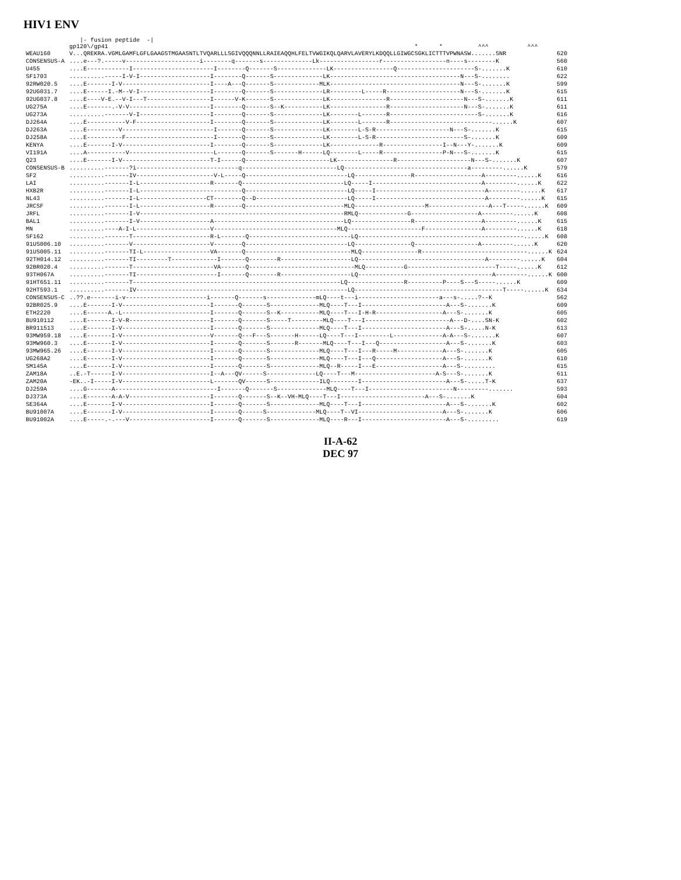HIV1 ENV
|- fusion peptide -| gp120\/gp41 * * ^^^ ^^^
| WEAU160 | V...QREKRA.VGMLGAMFLGFLGAAGSTMGAASNTLTVQARLLLSGIVQQQNNLLRAIEAQQHLFELTVWGIKQLQARVLAVERYLKDQQLLGIWGCSGKLICTTTVPWNASW.......SNR | 620 |
| CONSENSUS-A | ....e---?.-----v---------------------i--------q-------s--------------Lk-----------------r------------------n----s--------K | 560 |
| U455 | ....E------------I-----------------------I--------Q-------S--------------LK-----------------Q----------------------S-.......K | 610 |
| SF1703 | ..........-----I-V-I--------------------I--------Q-------S--------------LK-------------------------------------N---S-........ | 622 |
| 92RW020.5 | ....E-------I-V-------------------------I----A---Q-------S-------------MLK-------------------------------------N---S-.......K | 599 |
| 92UG031.7 | ....E------I.-M--V-I--------------------I--------Q-------S--------------LR---------L-----R---------------------N---S-.......K | 615 |
| 92UG037.8 | ....E----V-E.--V-I---T------------------I------V-K-------S--------------LK----------------R---------------------N---S-.......K | 611 |
| UG275A | ....E-------.-V-V-----------------------I--------Q-------S--K-----------LK----------------R---------------------N---S-.......K | 611 |
| UG273A | ..........-------V-I--------------------I--------Q-------S--------------LK--------L-------R-------------------------S-.......K | 616 |
| DJ264A | ....E-----------V-F---------------------I--------Q-------S--------------LK--------L-------R-----------------------------......K | 607 |
| DJ263A | ....E---------V--------------------------I-------Q-------S--------------LK--------L-S-R---------------------N---S-.......K | 615 |
| DJ258A | ....E----------F-------------------------I-------Q-------S--------------LK--------L-S-R-------------------------S-.......K | 609 |
| KENYA | ....E-------I-V-------------------------I--------Q-------S--------------LK--------------R-----------------I--N---Y-.......K | 609 |
| VI191A | ....A-----------V------------------------L-------Q-------S-------H------LQ--------L-----R-----------------P-N---S-.......K | 615 |
| Q23 | ....E-------I-V-------------------------T-I------Q------------------------LK----------------R---------------------N---S-.......K | 607 |
| CONSENSUS-B | ..........-------?i-----------------------------q---------------------------LQ-----------------------------------a---------......K | 579 |
| SF2 | ..........-------IV----------------------V-L-----Q-----------------------------LQ----------------R-------------------A---------......K | 616 |
| LAI | ..........-------I-L--------------------R-------Q-----------------------------LQ-----I-------------------------------A---------......K | 622 |
| HXB2R | ..........-------I-L-----------------------------Q-----------------------------LQ-----I-------------------------------A---------......K | 617 |
| NL43 | ..........-------I-L-------------------CT--------Q--D--------------------------LQ-----I-------------------------------A---------......K | 615 |
| JRCSF | ..........-------I-L--------------------R--------Q----------------------------MLQ--------------------M-----------------A---T-----......K | 609 |
| JRFL | ..........-------I-V----------------------------------------------------------RMLQ--------------G-------------------A---------......K | 608 |
| BAL1 | ..........-------I-V--------------------A-------------------------------------LQ-----------------R-------------------A---------......K | 615 |
| MN | ..........----A-I-L---------------------V-----------------------------------MLQ---------------------F----------------A---------......K | 618 |
| SF162 | ..........-------T----------------------R-L-------Q-----------------------------LQ-----------------------------------------------......K | 608 |
| 91US006.10 | ..........-------V----------------------V--------Q-----------------------------LQ----------------Q------------------A---------......K | 620 |
| 91US005.11 | ..........-------TI-L-------------------VA-------Q------------------------------MLQ----------------R------------------------------......K | 624 |
| 92TH014.12 | ..........-------TI---------T-------------I-------Q--------R--------------------LQ------------------------------------A---------......K | 604 |
| 92BR020.4 | ..........-------T-----------------------VA-------Q------------------------------MLQ-----------G-------------------------T-----......K | 612 |
| 93TH067A | ..........-------TI-----------------------I-------Q--------R--------------------LQ--------------------------------------A---------......K | 600 |
| 91HT651.11 | ..........-------T-----------------------------------------------------------LQ----------------R----------P----S---S-----......K | 609 |
| 92HT593.1 | ..........-------IV------------------------------------------------------------LQ------------------------------------------T-----......K | 634 |
| CONSENSUS-C | ..??.e-------i-v-----------------------i-------Q-------s--------------mLQ----t---i-----------------------a---s-.....?--K | 562 |
| 92BR025.9 | ....E-------I-V-------------------------I-------Q-------S--------------MLQ----T---I------------------------A---S-.......K | 609 |
| ETH2220 | ....E------A.-L-------------------------I-------Q-------S--K-----------MLQ----T---I-H-R-------------------A---S-.......K | 605 |
| BU910112 | ....E-------I-V-R-----------------------I-------Q-------S-----T---------MLQ----T---I------------------------A---D-....SN-K | 602 |
| BR911513 | ....E-------I-V-------------------------I-------Q-------S--------------MLQ----T---I------------------------A---S-.....N-K | 613 |
| 93MW959.18 | ....E-------I-V-------------------------V-------Q---F---S-------H------LQ----T---I---------L--------------A-A---S-.......K | 607 |
| 93MW960.3 | ....E-------I-V-------------------------I-------Q-------S-------R-------MLQ----T---I---Q-------------------A---S-.......K | 603 |
| 93MW965.26 | ....E-------I-V-------------------------I-------Q-------S--------------MLQ----T---I---R-----M-------------A---S-.......K | 605 |
| UG268A2 | ....E-------I-V-------------------------I-------Q-------S--------------MLQ----T---I---Q-------------------A---S-.......K | 610 |
| SM145A | ....E-------I-V-------------------------I-------Q-------S--------------MLQ--R-----I---E-------------------A---S-......... | 615 |
| ZAM18A | ..E.-T------I-V-------------------------I--A---QV------S--------------LQ----T---M-----------------------A-S---S-.......K | 611 |
| ZAM20A | -EK..-I-----I-V-------------------------L-------QV------S--------------ILQ--------I------------------------A---S-.....T-K | 637 |
| DJ259A | ....G-------A-----------------------------I-------Q-------S--------------MLQ----T---I------------------------N---------....... | 593 |
| DJ373A | ....E-------A-A-V-----------------------I-------Q-------S--K--VH-MLQ----T---I------------------------A---S-.......K | 604 |
| SE364A | ....E-------I-V-------------------------I-------Q-------S--------------MLQ----T---I------------------------A---S-.......K | 602 |
| BU91007A | ....E-------I-V-------------------------I-------Q------S--------------MLQ----T--VI------------------------A---S-.......K | 606 |
| BU91002A | ....E-----.-.---V-----------------------I-------Q-------S--------------MLQ----R---I------------------------A---S-......... | 619 |
II-A-62
DEC 97